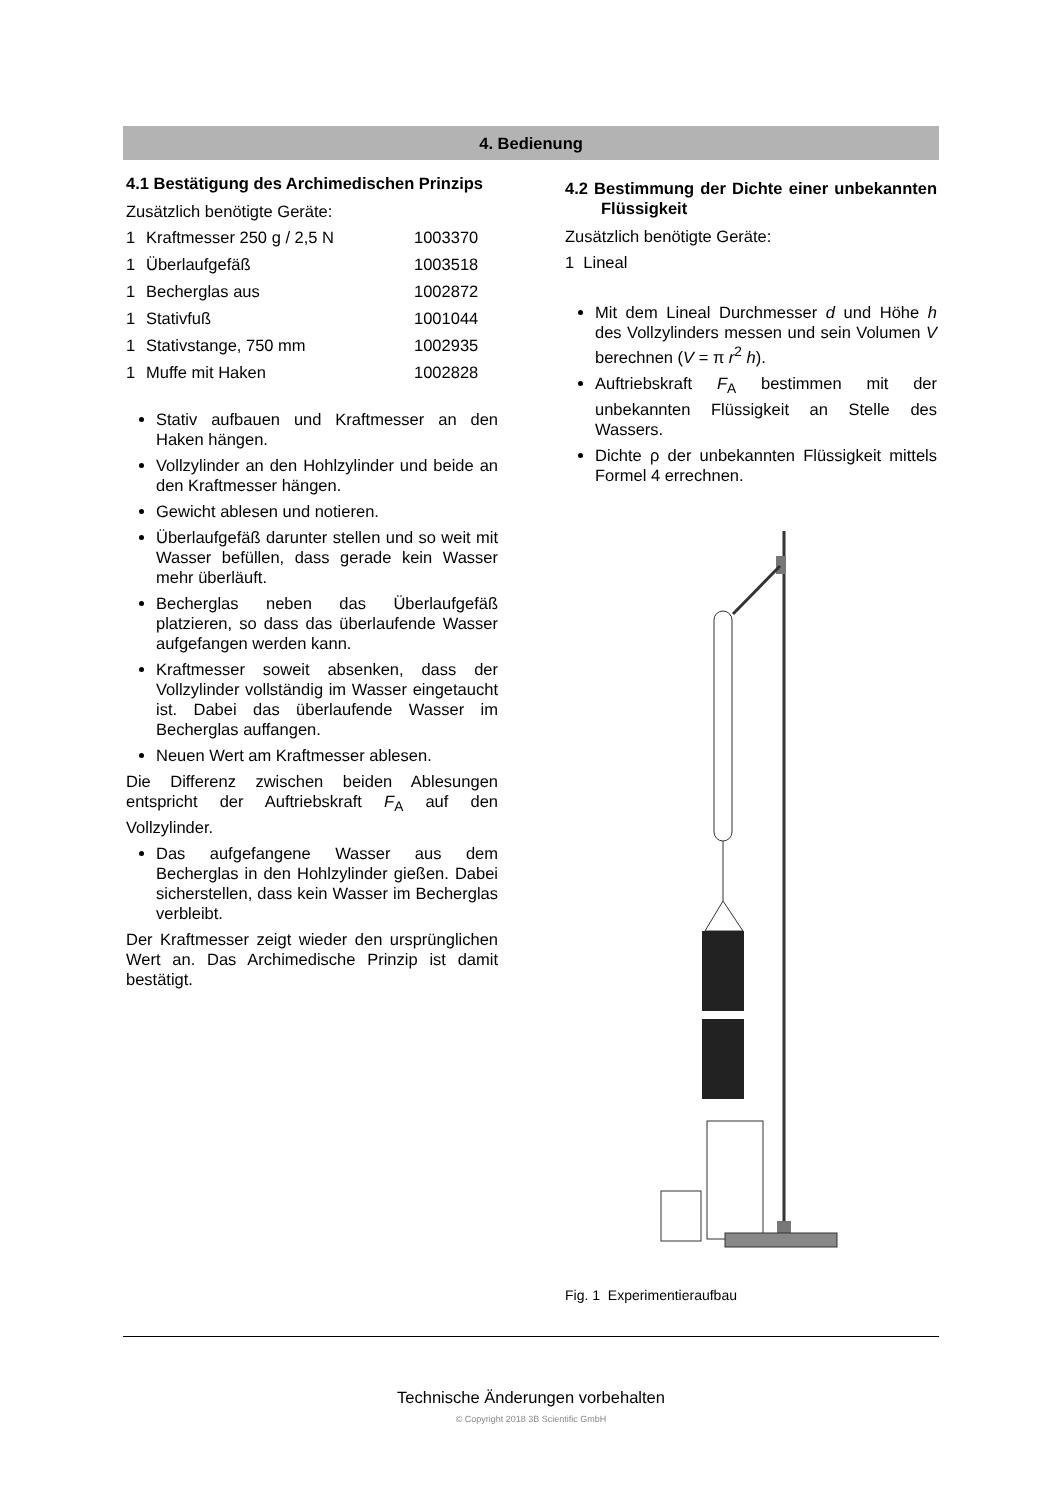4. Bedienung
4.1 Bestätigung des Archimedischen Prinzips
Zusätzlich benötigte Geräte:
| 1 | Kraftmesser 250 g / 2,5 N | 1003370 |
| 1 | Überlaufgefäß | 1003518 |
| 1 | Becherglas aus | 1002872 |
| 1 | Stativfuß | 1001044 |
| 1 | Stativstange, 750 mm | 1002935 |
| 1 | Muffe mit Haken | 1002828 |
Stativ aufbauen und Kraftmesser an den Haken hängen.
Vollzylinder an den Hohlzylinder und beide an den Kraftmesser hängen.
Gewicht ablesen und notieren.
Überlaufgefäß darunter stellen und so weit mit Wasser befüllen, dass gerade kein Wasser mehr überläuft.
Becherglas neben das Überlaufgefäß platzieren, so dass das überlaufende Wasser aufgefangen werden kann.
Kraftmesser soweit absenken, dass der Vollzylinder vollständig im Wasser eingetaucht ist. Dabei das überlaufende Wasser im Becherglas auffangen.
Neuen Wert am Kraftmesser ablesen.
Die Differenz zwischen beiden Ablesungen entspricht der Auftriebskraft F<sub>A</sub> auf den Vollzylinder.
Das aufgefangene Wasser aus dem Becherglas in den Hohlzylinder gießen. Dabei sicherstellen, dass kein Wasser im Becherglas verbleibt.
Der Kraftmesser zeigt wieder den ursprünglichen Wert an. Das Archimedische Prinzip ist damit bestätigt.
4.2 Bestimmung der Dichte einer unbekannten Flüssigkeit
Zusätzlich benötigte Geräte:
1 Lineal
Mit dem Lineal Durchmesser d und Höhe h des Vollzylinders messen und sein Volumen V berechnen (V = π r<sup>2</sup> h).
Auftriebskraft F<sub>A</sub> bestimmen mit der unbekannten Flüssigkeit an Stelle des Wassers.
Dichte ρ der unbekannten Flüssigkeit mittels Formel 4 errechnen.
Fig. 1 Experimentieraufbau
Technische Änderungen vorbehalten
© Copyright 2018 3B Scientific GmbH